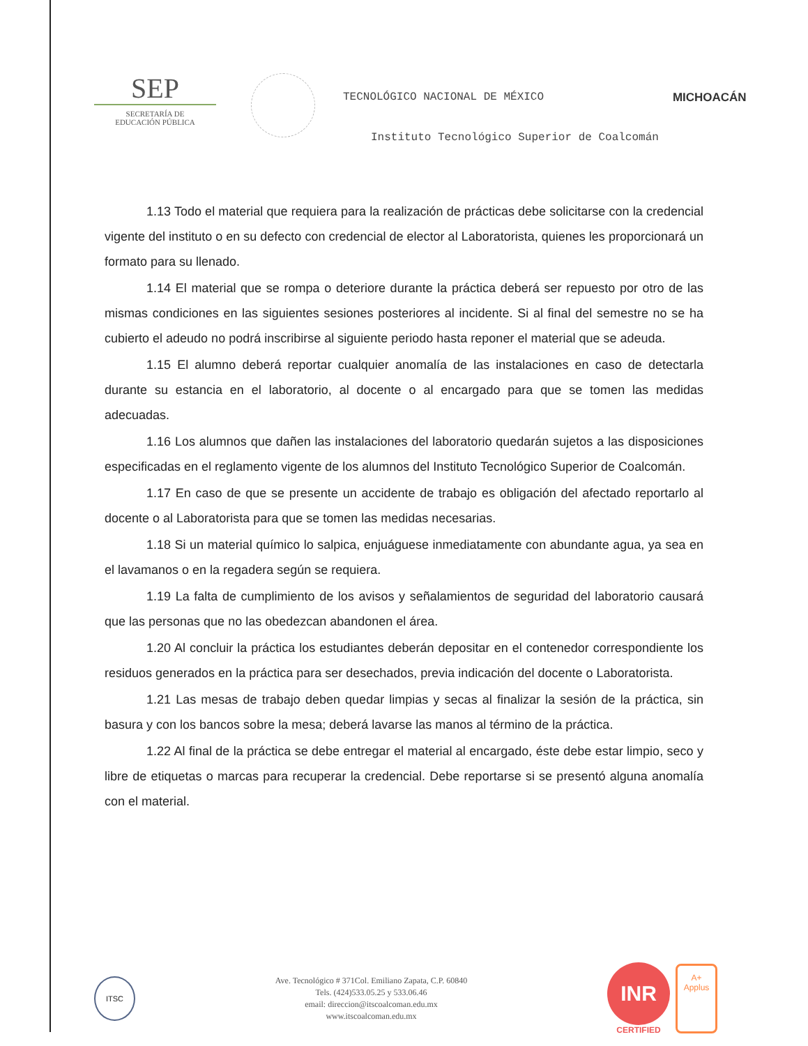SEP
SECRETARÍA DE
EDUCACIÓN PÚBLICA
TECNOLÓGICO NACIONAL DE MÉXICO
Instituto Tecnológico Superior de Coalcomán
MICHOACÁN
1.13 Todo el material que requiera para la realización de prácticas debe solicitarse con la credencial vigente del instituto o en su defecto con credencial de elector al Laboratorista, quienes les proporcionará un formato para su llenado.
1.14 El material que se rompa o deteriore durante la práctica deberá ser repuesto por otro de las mismas condiciones en las siguientes sesiones posteriores al incidente. Si al final del semestre no se ha cubierto el adeudo no podrá inscribirse al siguiente periodo hasta reponer el material que se adeuda.
1.15 El alumno deberá reportar cualquier anomalía de las instalaciones en caso de detectarla durante su estancia en el laboratorio, al docente o al encargado para que se tomen las medidas adecuadas.
1.16 Los alumnos que dañen las instalaciones del laboratorio quedarán sujetos a las disposiciones especificadas en el reglamento vigente de los alumnos del Instituto Tecnológico Superior de Coalcomán.
1.17 En caso de que se presente un accidente de trabajo es obligación del afectado reportarlo al docente o al Laboratorista para que se tomen las medidas necesarias.
1.18 Si un material químico lo salpica, enjuáguese inmediatamente con abundante agua, ya sea en el lavamanos o en la regadera según se requiera.
1.19 La falta de cumplimiento de los avisos y señalamientos de seguridad del laboratorio causará que las personas que no las obedezcan abandonen el área.
1.20 Al concluir la práctica los estudiantes deberán depositar en el contenedor correspondiente los residuos generados en la práctica para ser desechados, previa indicación del docente o Laboratorista.
1.21 Las mesas de trabajo deben quedar limpias y secas al finalizar la sesión de la práctica, sin basura y con los bancos sobre la mesa; deberá lavarse las manos al término de la práctica.
1.22 Al final de la práctica se debe entregar el material al encargado, éste debe estar limpio, seco y libre de etiquetas o marcas para recuperar la credencial. Debe reportarse si se presentó alguna anomalía con el material.
ITSC
Ave. Tecnológico # 371Col. Emiliano Zapata, C.P. 60840
Tels. (424)533.05.25 y 533.06.46
email: direccion@itscoalcoman.edu.mx
www.itscoalcoman.edu.mx
INR
CERTIFIED
A+
Applus